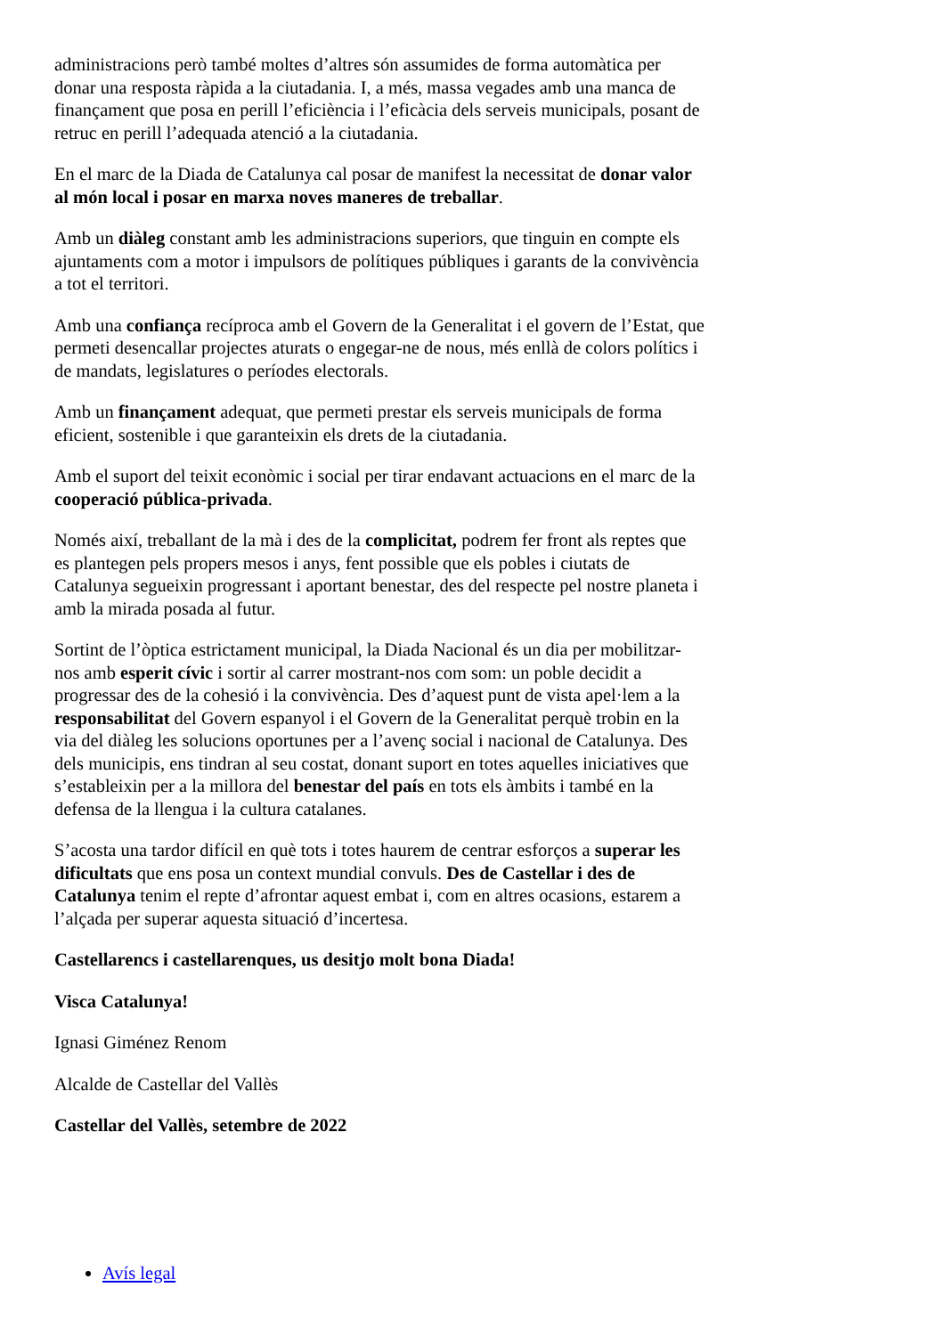administracions però també moltes d’altres són assumides de forma automàtica per donar una resposta ràpida a la ciutadania. I, a més, massa vegades amb una manca de finançament que posa en perill l’eficiència i l’eficàcia dels serveis municipals, posant de retruc en perill l’adequada atenció a la ciutadania.
En el marc de la Diada de Catalunya cal posar de manifest la necessitat de donar valor al món local i posar en marxa noves maneres de treballar.
Amb un diàleg constant amb les administracions superiors, que tinguin en compte els ajuntaments com a motor i impulsors de polítiques públiques i garants de la convivència a tot el territori.
Amb una confiança recíproca amb el Govern de la Generalitat i el govern de l’Estat, que permeti desencallar projectes aturats o engegar-ne de nous, més enllà de colors polítics i de mandats, legislatures o períodes electorals.
Amb un finançament adequat, que permeti prestar els serveis municipals de forma eficient, sostenible i que garanteixin els drets de la ciutadania.
Amb el suport del teixit econòmic i social per tirar endavant actuacions en el marc de la cooperació pública-privada.
Només així, treballant de la mà i des de la complicitat, podrem fer front als reptes que es plantegen pels propers mesos i anys, fent possible que els pobles i ciutats de Catalunya segueixin progressant i aportant benestar, des del respecte pel nostre planeta i amb la mirada posada al futur.
Sortint de l’òptica estrictament municipal, la Diada Nacional és un dia per mobilitzar-nos amb esperit cívic i sortir al carrer mostrant-nos com som: un poble decidit a progressar des de la cohesió i la convivència. Des d’aquest punt de vista apel·lem a la responsabilitat del Govern espanyol i el Govern de la Generalitat perquè trobin en la via del diàleg les solucions oportunes per a l’avenç social i nacional de Catalunya. Des dels municipis, ens tindran al seu costat, donant suport en totes aquelles iniciatives que s’estableixin per a la millora del benestar del país en tots els àmbits i també en la defensa de la llengua i la cultura catalanes.
S’acosta una tardor difícil en què tots i totes haurem de centrar esforços a superar les dificultats que ens posa un context mundial convuls. Des de Castellar i des de Catalunya tenim el repte d’afrontar aquest embat i, com en altres ocasions, estarem a l’alçada per superar aquesta situació d’incertesa.
Castellarencs i castellarenques, us desitjo molt bona Diada!
Visca Catalunya!
Ignasi Giménez Renom
Alcalde de Castellar del Vallès
Castellar del Vallès, setembre de 2022
Avís legal